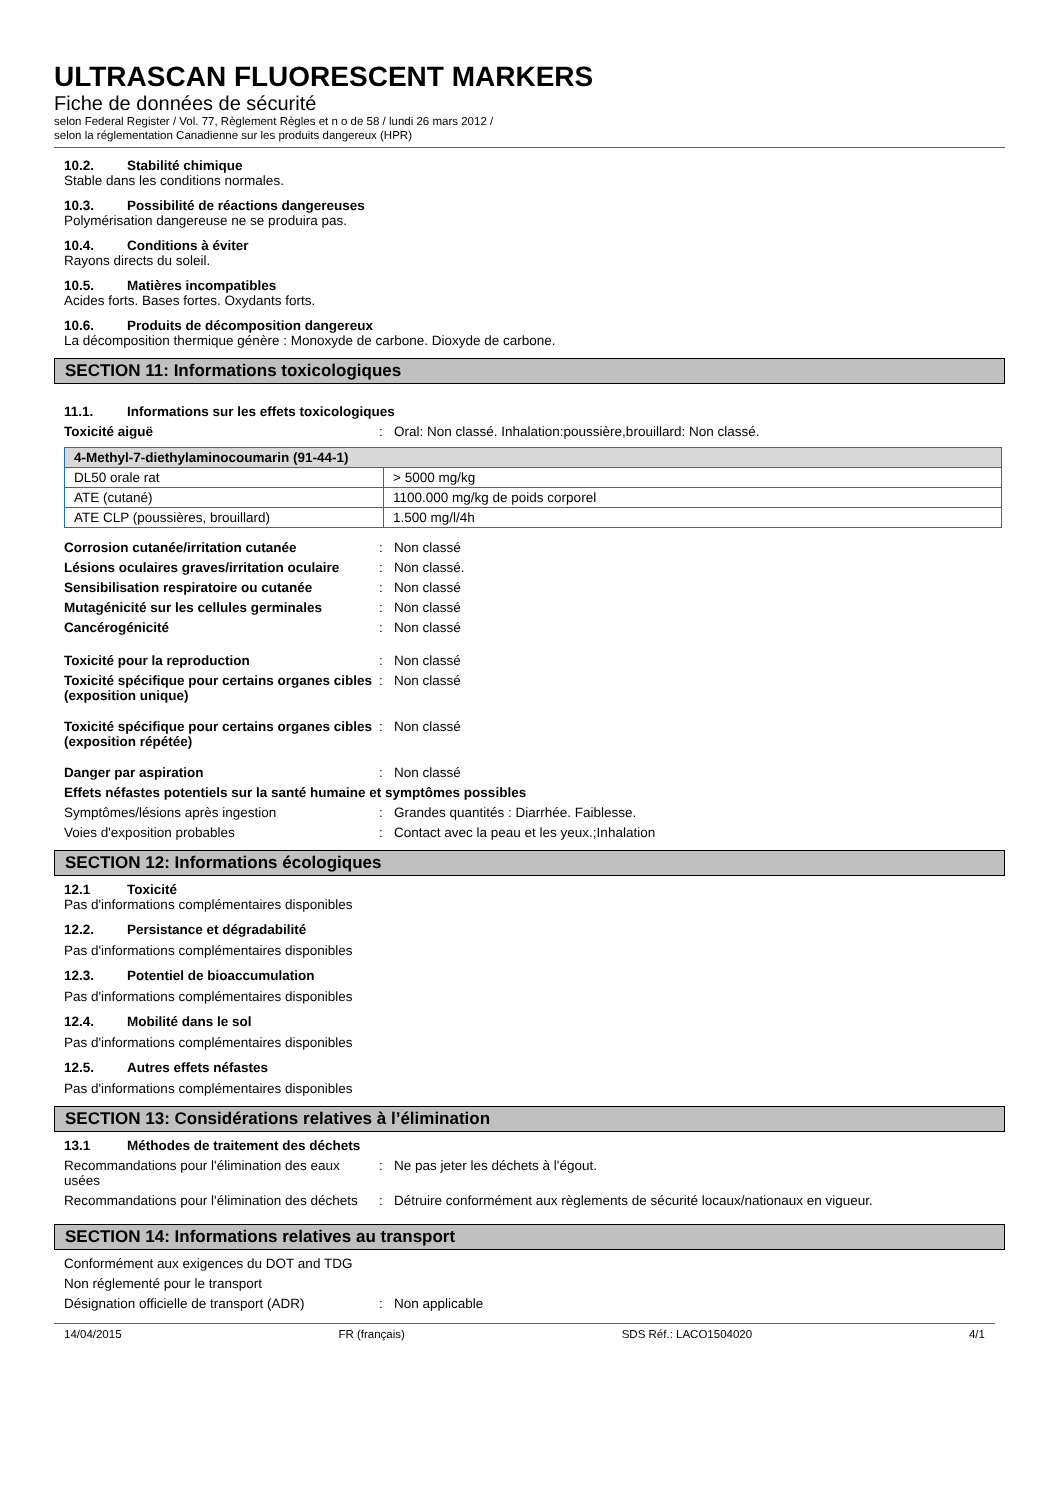ULTRASCAN FLUORESCENT MARKERS
Fiche de données de sécurité
selon Federal Register / Vol. 77, Règlement Règles et n o de 58 / lundi 26 mars 2012 /
selon la réglementation Canadienne sur les produits dangereux (HPR)
10.2. Stabilité chimique
Stable dans les conditions normales.
10.3. Possibilité de réactions dangereuses
Polymérisation dangereuse ne se produira pas.
10.4. Conditions à éviter
Rayons directs du soleil.
10.5. Matières incompatibles
Acides forts. Bases fortes. Oxydants forts.
10.6. Produits de décomposition dangereux
La décomposition thermique génère : Monoxyde de carbone. Dioxyde de carbone.
SECTION 11: Informations toxicologiques
11.1. Informations sur les effets toxicologiques
Toxicité aiguë : Oral: Non classé. Inhalation:poussière,brouillard: Non classé.
| 4-Methyl-7-diethylaminocoumarin (91-44-1) | |
| DL50 orale rat | > 5000 mg/kg |
| ATE (cutané) | 1100.000 mg/kg de poids corporel |
| ATE CLP (poussières, brouillard) | 1.500 mg/l/4h |
Corrosion cutanée/irritation cutanée : Non classé
Lésions oculaires graves/irritation oculaire
: Non classé.
Sensibilisation respiratoire ou cutanée
: Non classé
Mutagénicité sur les cellules germinales
: Non classé
Cancérogénicité : Non classé
Toxicité pour la reproduction : Non classé
Toxicité spécifique pour certains organes cibles (exposition unique)
: Non classé
Toxicité spécifique pour certains organes cibles (exposition répétée)
: Non classé
Danger par aspiration : Non classé
Effets néfastes potentiels sur la santé humaine et symptômes possibles
Symptômes/lésions après ingestion : Grandes quantités : Diarrhée. Faiblesse.
Voies d'exposition probables : Contact avec la peau et les yeux.;Inhalation
SECTION 12: Informations écologiques
12.1 Toxicité
Pas d'informations complémentaires disponibles
12.2. Persistance et dégradabilité
Pas d'informations complémentaires disponibles
12.3. Potentiel de bioaccumulation
Pas d'informations complémentaires disponibles
12.4. Mobilité dans le sol
Pas d'informations complémentaires disponibles
12.5. Autres effets néfastes
Pas d'informations complémentaires disponibles
SECTION 13: Considérations relatives à l’élimination
13.1 Méthodes de traitement des déchets
Recommandations pour l'élimination des eaux usées
: Ne pas jeter les déchets à l'égout.
Recommandations pour l'élimination des déchets
: Détruire conformément aux règlements de sécurité locaux/nationaux en vigueur.
SECTION 14: Informations relatives au transport
Conformément aux exigences du DOT and TDG
Non réglementé pour le transport
Désignation officielle de transport (ADR)
: Non applicable
14/04/2015 FR (français) SDS Réf.: LACO1504020 4/1